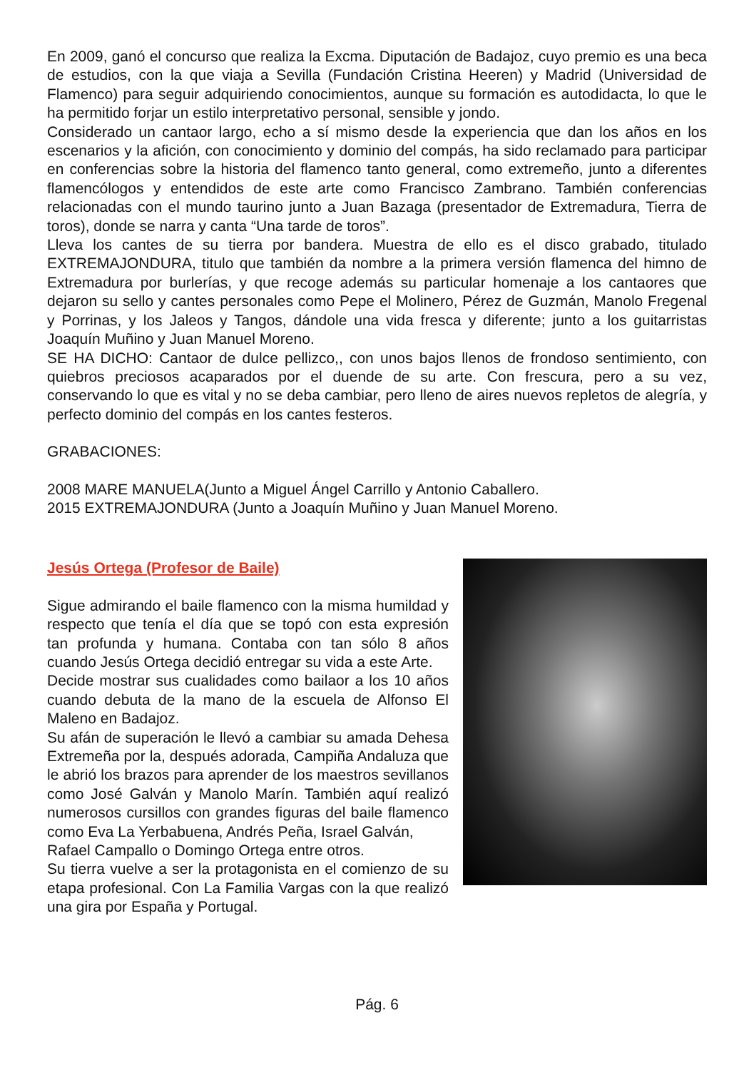En 2009, ganó el concurso que realiza la Excma. Diputación de Badajoz, cuyo premio es una beca de estudios, con la que viaja a Sevilla (Fundación Cristina Heeren) y Madrid (Universidad de Flamenco) para seguir adquiriendo conocimientos, aunque su formación es autodidacta, lo que le ha permitido forjar un estilo interpretativo personal, sensible y jondo.
Considerado un cantaor largo, echo a sí mismo desde la experiencia que dan los años en los escenarios y la afición, con conocimiento y dominio del compás, ha sido reclamado para participar en conferencias sobre la historia del flamenco tanto general, como extremeño, junto a diferentes flamencólogos y entendidos de este arte como Francisco Zambrano. También conferencias relacionadas con el mundo taurino junto a Juan Bazaga (presentador de Extremadura, Tierra de toros), donde se narra y canta “Una tarde de toros”.
Lleva los cantes de su tierra por bandera. Muestra de ello es el disco grabado, titulado EXTREMAJONDURA, titulo que también da nombre a la primera versión flamenca del himno de Extremadura por burlerías, y que recoge además su particular homenaje a los cantaores que dejaron su sello y cantes personales como Pepe el Molinero, Pérez de Guzmán, Manolo Fregenal y Porrinas, y los Jaleos y Tangos, dándole una vida fresca y diferente; junto a los guitarristas Joaquín Muñino y Juan Manuel Moreno.
SE HA DICHO: Cantaor de dulce pellizco,, con unos bajos llenos de frondoso sentimiento, con quiebros preciosos acaparados por el duende de su arte. Con frescura, pero a su vez, conservando lo que es vital y no se deba cambiar, pero lleno de aires nuevos repletos de alegría, y perfecto dominio del compás en los cantes festeros.
GRABACIONES:
2008 MARE MANUELA(Junto a Miguel Ángel Carrillo y Antonio Caballero.
2015 EXTREMAJONDURA (Junto a Joaquín Muñino y Juan Manuel Moreno.
Jesús Ortega (Profesor de Baile)
Sigue admirando el baile flamenco con la misma humildad y respecto que tenía el día que se topó con esta expresión tan profunda y humana. Contaba con tan sólo 8 años cuando Jesús Ortega decidió entregar su vida a este Arte.
Decide mostrar sus cualidades como bailaor a los 10 años cuando debuta de la mano de la escuela de Alfonso El Maleno en Badajoz.
Su afán de superación le llevó a cambiar su amada Dehesa Extremeña por la, después adorada, Campiña Andaluza que le abrió los brazos para aprender de los maestros sevillanos como José Galván y Manolo Marín. También aquí realizó numerosos cursillos con grandes figuras del baile flamenco como Eva La Yerbabuena, Andrés Peña, Israel Galván,
Rafael Campallo o Domingo Ortega entre otros.
Su tierra vuelve a ser la protagonista en el comienzo de su etapa profesional. Con La Familia Vargas con la que realizó una gira por España y Portugal.
Pág. 6